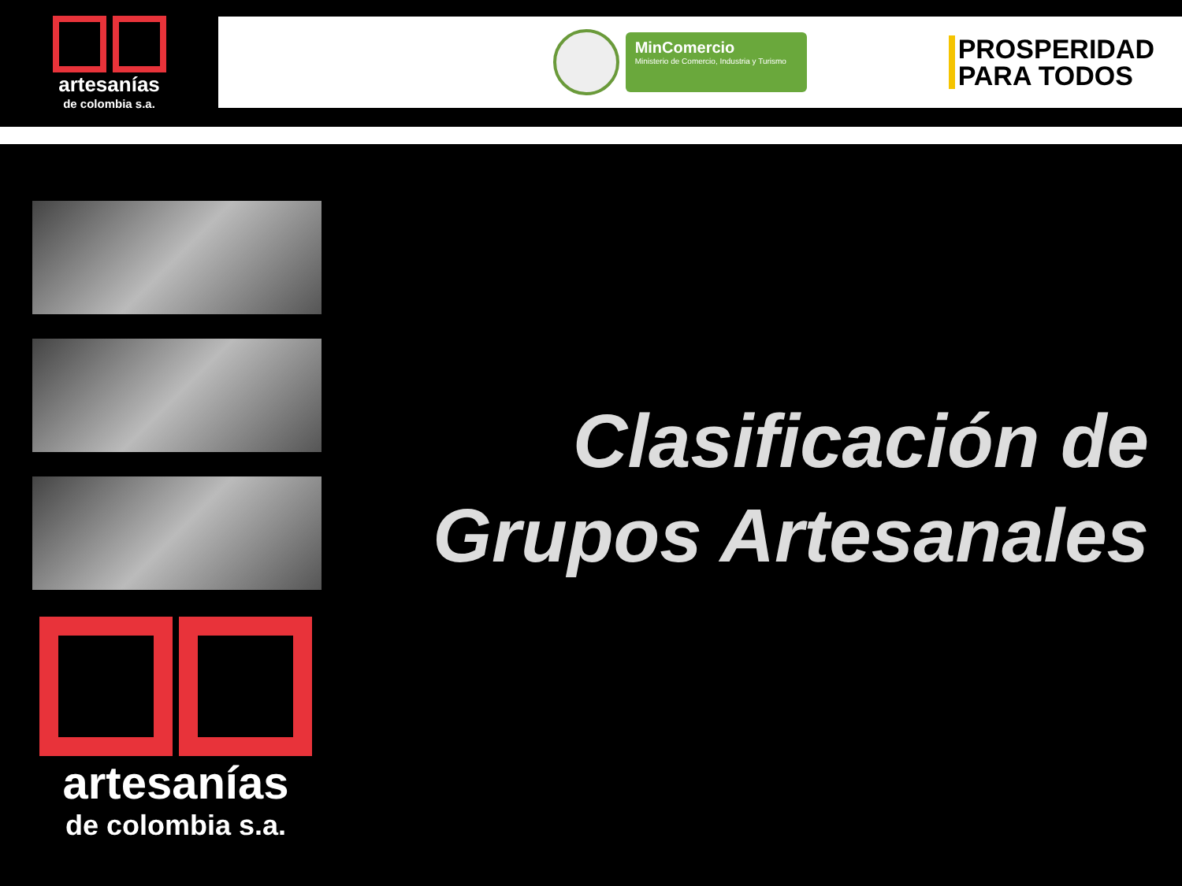artesanías
de colombia s.a.
MinComercio
Ministerio de Comercio, Industria y Turismo
PROSPERIDAD
PARA TODOS
Clasificación de
Grupos Artesanales
artesanías
de colombia s.a.